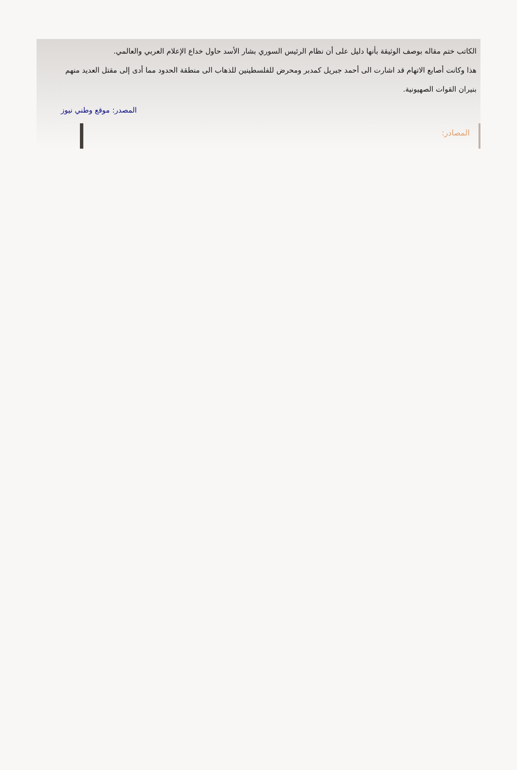الكاتب ختم مقاله بوصف الوثيقة بأنها دليل على أن نظام الرئيس السوري بشار الأسد حاول خداع الإعلام العربي والعالمي.
هذا وكانت أصابع الاتهام قد اشارت الى أحمد جبريل كمدبر ومحرض للفلسطينين للذهاب الى منطقة الحدود مما أدى إلى مقتل العديد منهم بنيران القوات الصهيونية.
المصدر: موقع وطني نيوز
المصادر: